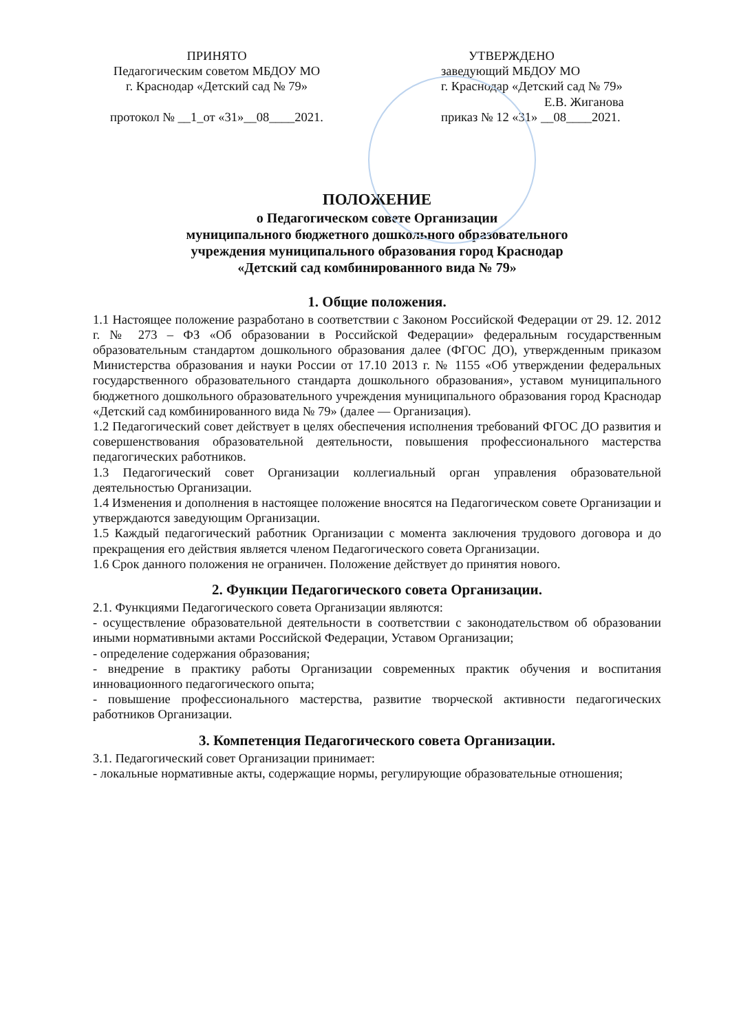ПРИНЯТО
Педагогическим советом МБДОУ МО
г. Краснодар «Детский сад № 79»
протокол № __1_от «31»__08____2021.
УТВЕРЖДЕНО
заведующий МБДОУ МО
г. Краснодар «Детский сад № 79»
Е.В. Жиганова
приказ № 12 «31» __08____2021.
ПОЛОЖЕНИЕ
о Педагогическом совете Организации
муниципального бюджетного дошкольного образовательного
учреждения муниципального образования город Краснодар
«Детский сад комбинированного вида № 79»
1. Общие положения.
1.1 Настоящее положение разработано в соответствии с Законом Российской Федерации от 29. 12. 2012 г. № 273 – ФЗ «Об образовании в Российской Федерации» федеральным государственным образовательным стандартом дошкольного образования далее (ФГОС ДО), утвержденным приказом Министерства образования и науки России от 17.10 2013 г. № 1155 «Об утверждении федеральных государственного образовательного стандарта дошкольного образования», уставом муниципального бюджетного дошкольного образовательного учреждения муниципального образования город Краснодар «Детский сад комбинированного вида № 79» (далее — Организация).
1.2 Педагогический совет действует в целях обеспечения исполнения требований ФГОС ДО развития и совершенствования образовательной деятельности, повышения профессионального мастерства педагогических работников.
1.3 Педагогический совет Организации коллегиальный орган управления образовательной деятельностью Организации.
1.4 Изменения и дополнения в настоящее положение вносятся на Педагогическом совете Организации и утверждаются заведующим Организации.
1.5 Каждый педагогический работник Организации с момента заключения трудового договора и до прекращения его действия является членом Педагогического совета Организации.
1.6 Срок данного положения не ограничен. Положение действует до принятия нового.
2. Функции Педагогического совета Организации.
2.1. Функциями Педагогического совета Организации являются:
- осуществление образовательной деятельности в соответствии с законодательством об образовании иными нормативными актами Российской Федерации, Уставом Организации;
- определение содержания образования;
- внедрение в практику работы Организации современных практик обучения и воспитания инновационного педагогического опыта;
- повышение профессионального мастерства, развитие творческой активности педагогических работников Организации.
3. Компетенция Педагогического совета Организации.
3.1. Педагогический совет Организации принимает:
- локальные нормативные акты, содержащие нормы, регулирующие образовательные отношения;